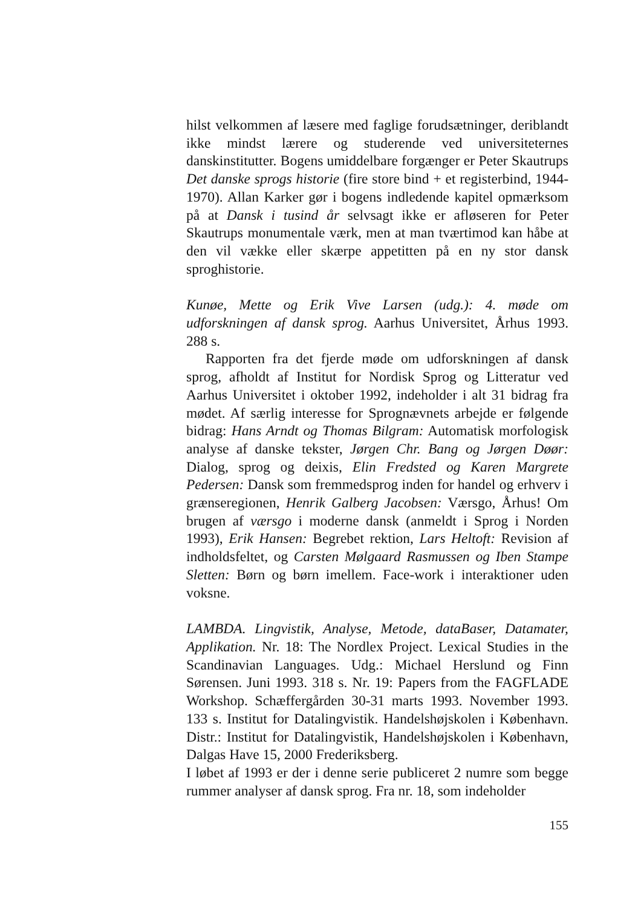hilst velkommen af læsere med faglige forudsætninger, deriblandt ikke mindst lærere og studerende ved universiteternes danskinstitutter. Bogens umiddelbare forgænger er Peter Skautrups Det danske sprogs historie (fire store bind + et registerbind, 1944-1970). Allan Karker gør i bogens indledende kapitel opmærksom på at Dansk i tusind år selvsagt ikke er afløseren for Peter Skautrups monumentale værk, men at man tværtimod kan håbe at den vil vække eller skærpe appetitten på en ny stor dansk sproghistorie.
Kunøe, Mette og Erik Vive Larsen (udg.): 4. møde om udforskningen af dansk sprog. Aarhus Universitet, Århus 1993. 288 s.
Rapporten fra det fjerde møde om udforskningen af dansk sprog, afholdt af Institut for Nordisk Sprog og Litteratur ved Aarhus Universitet i oktober 1992, indeholder i alt 31 bidrag fra mødet. Af særlig interesse for Sprognævnets arbejde er følgende bidrag: Hans Arndt og Thomas Bilgram: Automatisk morfologisk analyse af danske tekster, Jørgen Chr. Bang og Jørgen Døør: Dialog, sprog og deixis, Elin Fredsted og Karen Margrete Pedersen: Dansk som fremmedsprog inden for handel og erhverv i grænseregionen, Henrik Galberg Jacobsen: Værsgo, Århus! Om brugen af værsgo i moderne dansk (anmeldt i Sprog i Norden 1993), Erik Hansen: Begrebet rektion, Lars Heltoft: Revision af indholdsfeltet, og Carsten Mølgaard Rasmussen og Iben Stampe Sletten: Børn og børn imellem. Face-work i interaktioner uden voksne.
LAMBDA. Lingvistik, Analyse, Metode, dataBaser, Datamater, Applikation. Nr. 18: The Nordlex Project. Lexical Studies in the Scandinavian Languages. Udg.: Michael Herslund og Finn Sørensen. Juni 1993. 318 s. Nr. 19: Papers from the FAGFLADE Workshop. Schæffergården 30-31 marts 1993. November 1993. 133 s. Institut for Datalingvistik. Handelshøjskolen i København. Distr.: Institut for Datalingvistik, Handelshøjskolen i København, Dalgas Have 15, 2000 Frederiksberg.
I løbet af 1993 er der i denne serie publiceret 2 numre som begge rummer analyser af dansk sprog. Fra nr. 18, som indeholder
155